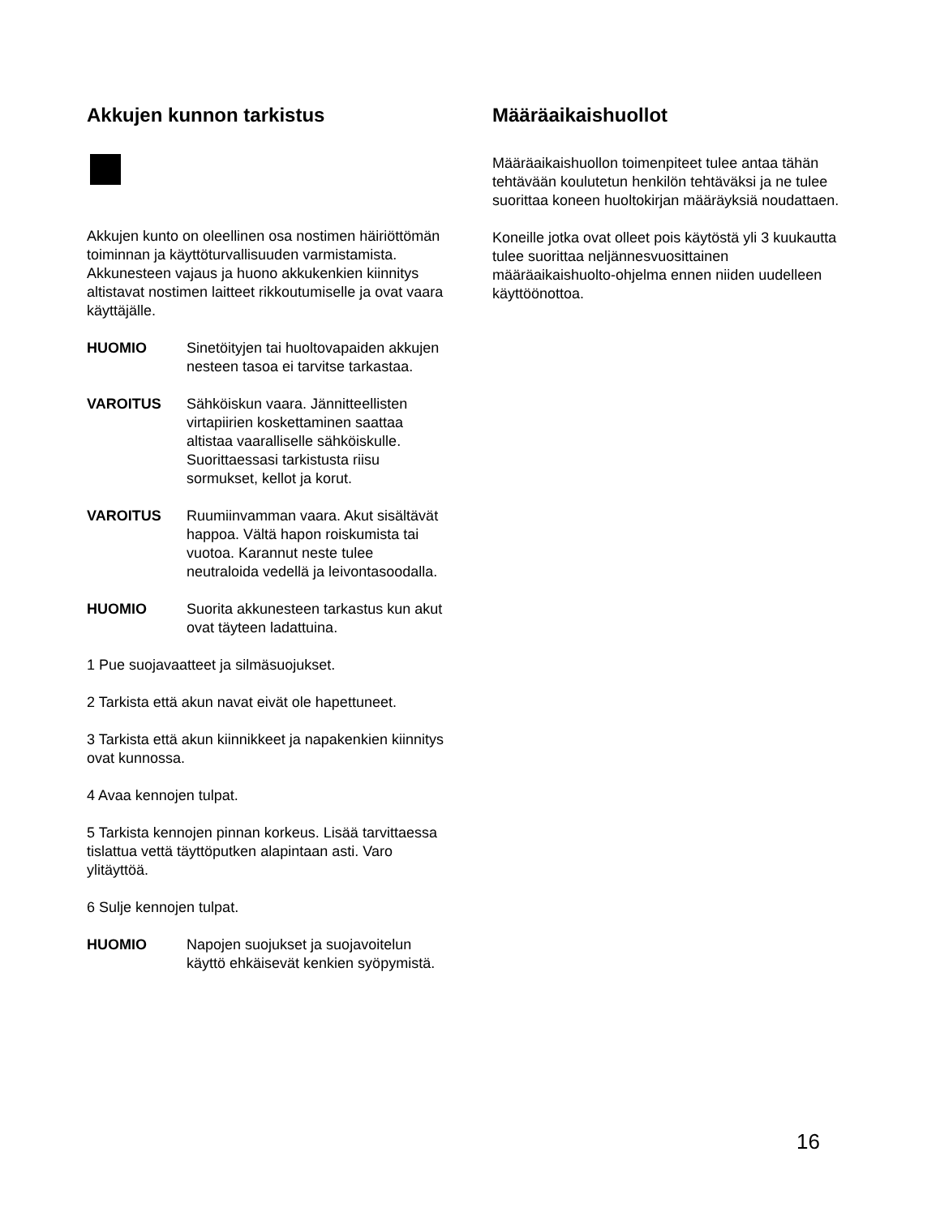Akkujen kunnon tarkistus
Akkujen kunto on oleellinen osa nostimen häiriöttömän toiminnan ja käyttöturvallisuuden varmistamista. Akkunesteen vajaus ja huono akkukenkien kiinnitys altistavat nostimen laitteet rikkoutumiselle ja ovat vaara käyttäjälle.
HUOMIO Sinetöityjen tai huoltovapaiden akkujen nesteen tasoa ei tarvitse tarkastaa.
VAROITUS Sähköiskun vaara. Jännitteellisten virtapiirien koskettaminen saattaa altistaa vaaralliselle sähköiskulle. Suorittaessasi tarkistusta riisu sormukset, kellot ja korut.
VAROITUS Ruumiinvamman vaara. Akut sisältävät happoa. Vältä hapon roiskumista tai vuotoa. Karannut neste tulee neutraloida vedellä ja leivontasoodalla.
HUOMIO Suorita akkunesteen tarkastus kun akut ovat täyteen ladattuina.
1 Pue suojavaatteet ja silmäsuojukset.
2 Tarkista että akun navat eivät ole hapettuneet.
3 Tarkista että akun kiinnikkeet ja napakenkien kiinnitys ovat kunnossa.
4 Avaa kennojen tulpat.
5 Tarkista kennojen pinnan korkeus. Lisää tarvittaessa tislattua vettä täyttöputken alapintaan asti. Varo ylitäyttöä.
6 Sulje kennojen tulpat.
HUOMIO Napojen suojukset ja suojavoitelun käyttö ehkäisevät kenkien syöpymistä.
Määräaikaishuollot
Määräaikaishuollon toimenpiteet tulee antaa tähän tehtävään koulutetun henkilön tehtäväksi ja ne tulee suorittaa koneen huoltokirjan määräyksiä noudattaen.
Koneille jotka ovat olleet pois käytöstä yli 3 kuukautta tulee suorittaa neljännesvuosittainen määräaikaishuolto-ohjelma ennen niiden uudelleen käyttöönottoa.
16